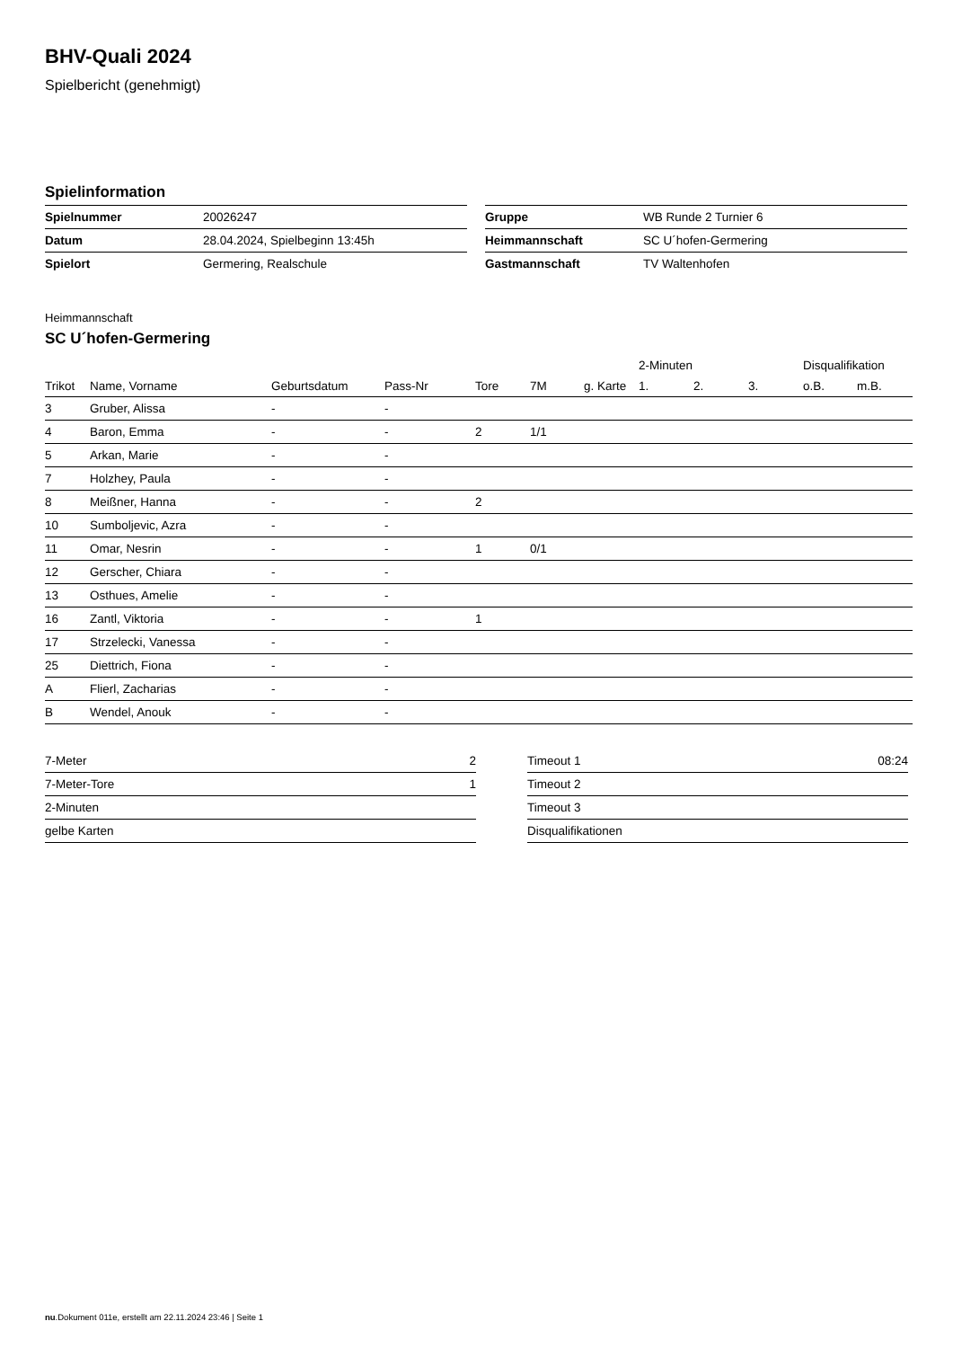BHV-Quali 2024
Spielbericht (genehmigt)
Spielinformation
| Spielnummer | 20026247 |
| Datum | 28.04.2024, Spielbeginn 13:45h |
| Spielort | Germering, Realschule |
| Gruppe | WB Runde 2 Turnier 6 |
| Heimmannschaft | SC U´hofen-Germering |
| Gastmannschaft | TV Waltenhofen |
Heimmannschaft
SC U´hofen-Germering
| | | | | | | | 2-Minuten | | | Disqualifikation | |
| --- | --- | --- | --- | --- | --- | --- | --- | --- | --- | --- | --- |
| Trikot | Name, Vorname | Geburtsdatum | Pass-Nr | Tore | 7M | g. Karte | 1. | 2. | 3. | o.B. | m.B. |
| 3 | Gruber, Alissa | - | - | | | | | | | | |
| 4 | Baron, Emma | - | - | 2 | 1/1 | | | | | | |
| 5 | Arkan, Marie | - | - | | | | | | | | |
| 7 | Holzhey, Paula | - | - | | | | | | | | |
| 8 | Meißner, Hanna | - | - | 2 | | | | | | | |
| 10 | Sumboljevic, Azra | - | - | | | | | | | | |
| 11 | Omar, Nesrin | - | - | 1 | 0/1 | | | | | | |
| 12 | Gerscher, Chiara | - | - | | | | | | | | |
| 13 | Osthues, Amelie | - | - | | | | | | | | |
| 16 | Zantl, Viktoria | - | - | 1 | | | | | | | |
| 17 | Strzelecki, Vanessa | - | - | | | | | | | | |
| 25 | Diettrich, Fiona | - | - | | | | | | | | |
| A | Flierl, Zacharias | - | - | | | | | | | | |
| B | Wendel, Anouk | - | - | | | | | | | | |
| 7-Meter | 2 |
| 7-Meter-Tore | 1 |
| 2-Minuten | |
| gelbe Karten | |
| Timeout 1 | 08:24 |
| Timeout 2 | |
| Timeout 3 | |
| Disqualifikationen | |
nu.Dokument 011e, erstellt am 22.11.2024 23:46 | Seite 1